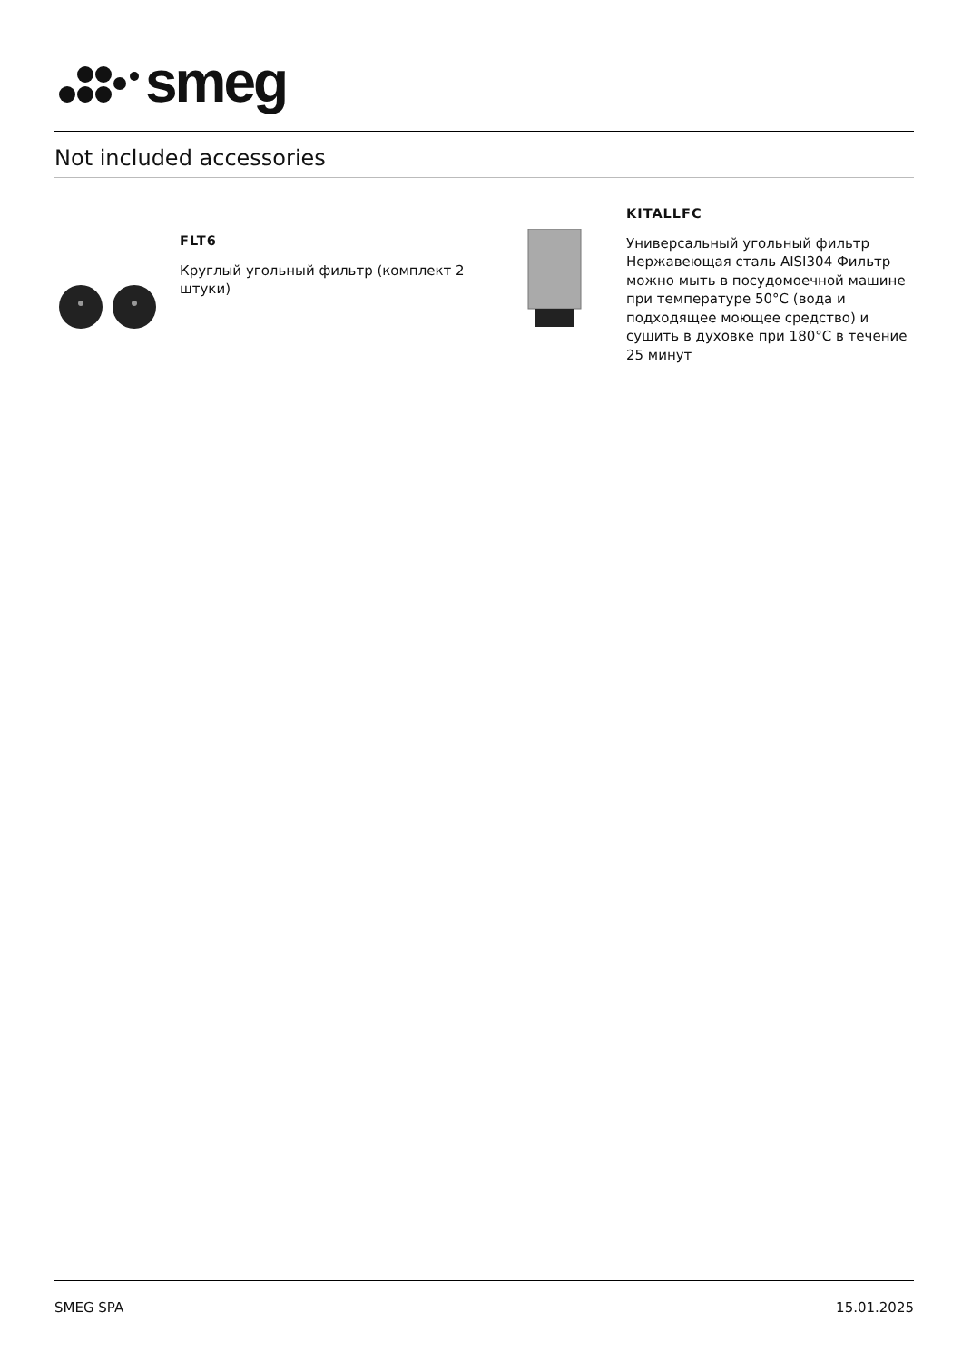smeg
Not included accessories
FLT6
Круглый угольный фильтр (комплект 2 штуки)
KITALLFC
Универсальный угольный фильтр Нержавеющая сталь AISI304 Фильтр можно мыть в посудомоечной машине при температуре 50°C (вода и подходящее моющее средство) и сушить в духовке при 180°C в течение 25 минут
SMEG SPA 15.01.2025